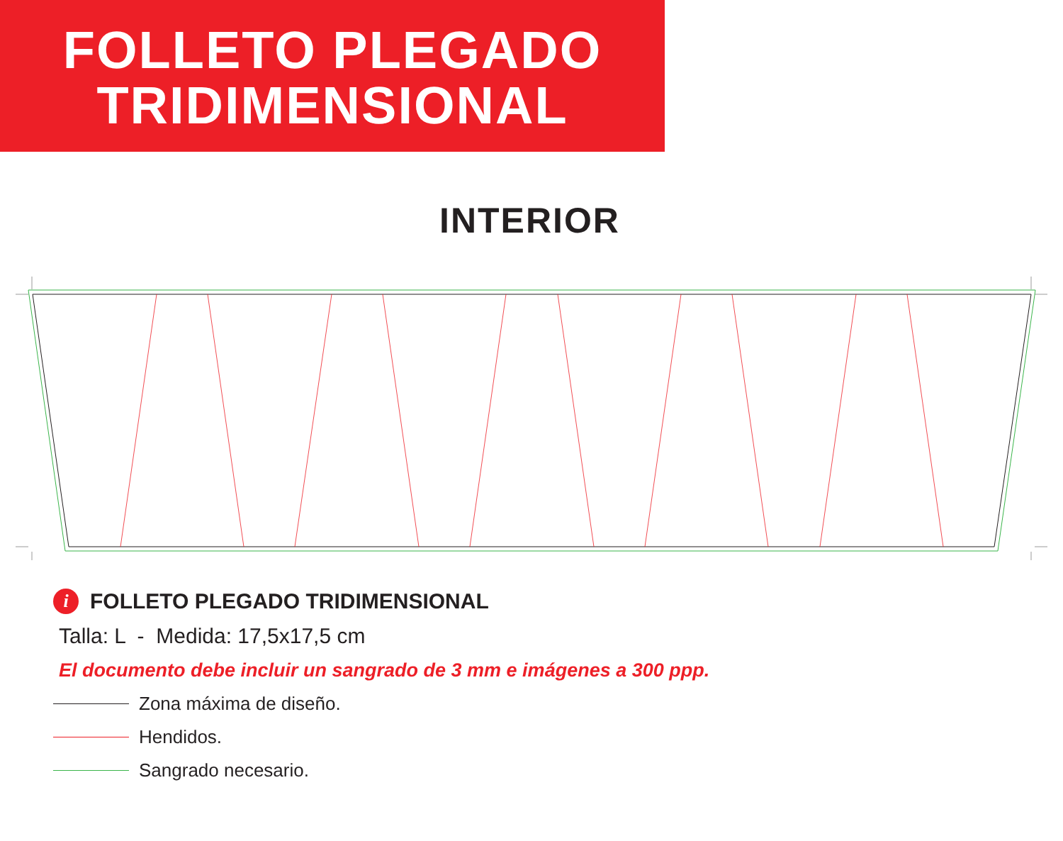FOLLETO PLEGADO
TRIDIMENSIONAL
INTERIOR
i
FOLLETO PLEGADO TRIDIMENSIONAL
Talla: L - Medida: 17,5x17,5 cm
El documento debe incluir un sangrado de 3 mm e imágenes a 300 ppp.
Zona máxima de diseño.
Hendidos.
Sangrado necesario.